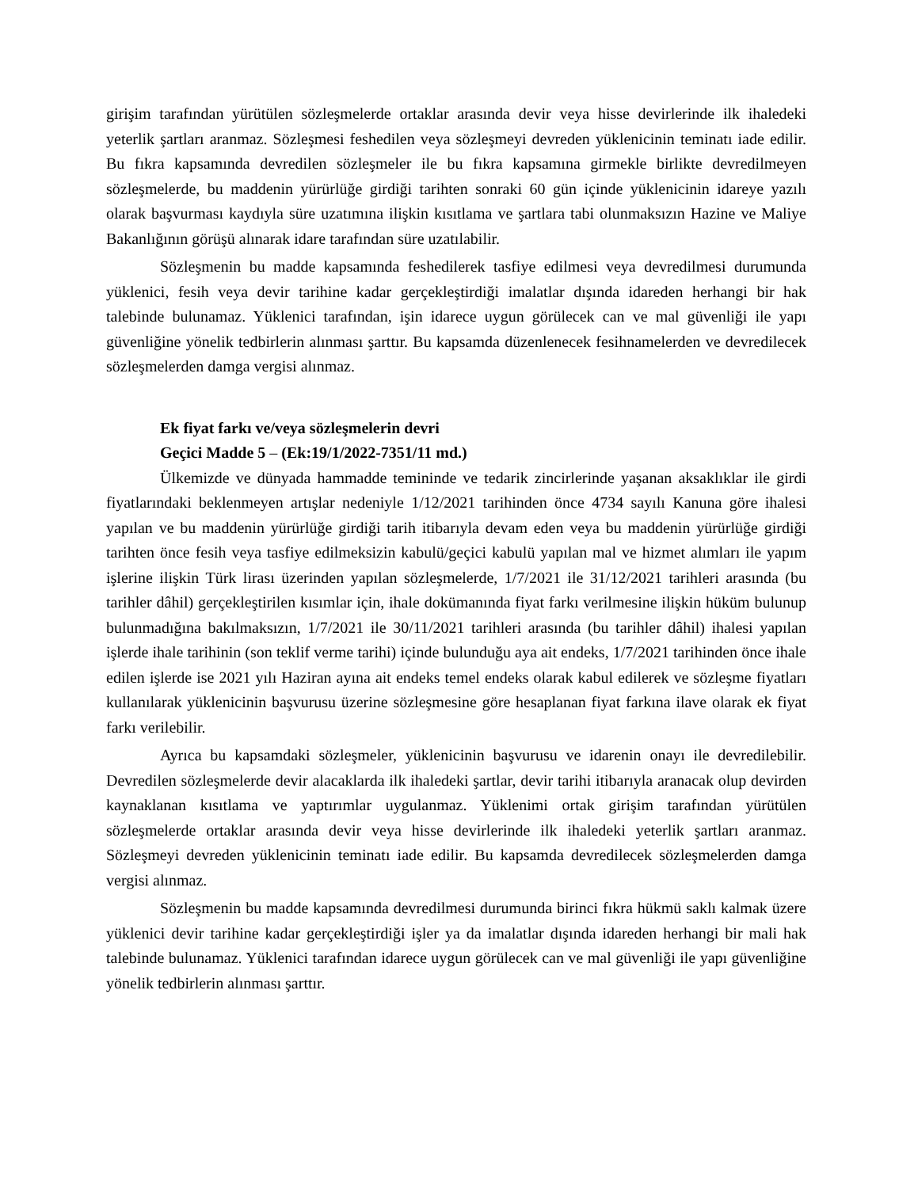girişim tarafından yürütülen sözleşmelerde ortaklar arasında devir veya hisse devirlerinde ilk ihaledeki yeterlik şartları aranmaz. Sözleşmesi feshedilen veya sözleşmeyi devreden yüklenicinin teminatı iade edilir. Bu fıkra kapsamında devredilen sözleşmeler ile bu fıkra kapsamına girmekle birlikte devredilmeyen sözleşmelerde, bu maddenin yürürlüğe girdiği tarihten sonraki 60 gün içinde yüklenicinin idareye yazılı olarak başvurması kaydıyla süre uzatımına ilişkin kısıtlama ve şartlara tabi olunmaksızın Hazine ve Maliye Bakanlığının görüşü alınarak idare tarafından süre uzatılabilir.
Sözleşmenin bu madde kapsamında feshedilerek tasfiye edilmesi veya devredilmesi durumunda yüklenici, fesih veya devir tarihine kadar gerçekleştirdiği imalatlar dışında idareden herhangi bir hak talebinde bulunamaz. Yüklenici tarafından, işin idarece uygun görülecek can ve mal güvenliği ile yapı güvenliğine yönelik tedbirlerin alınması şarttır. Bu kapsamda düzenlenecek fesihnamelerden ve devredilecek sözleşmelerden damga vergisi alınmaz.
Ek fiyat farkı ve/veya sözleşmelerin devri
Geçici Madde 5 – (Ek:19/1/2022-7351/11 md.)
Ülkemizde ve dünyada hammadde temininde ve tedarik zincirlerinde yaşanan aksaklıklar ile girdi fiyatlarındaki beklenmeyen artışlar nedeniyle 1/12/2021 tarihinden önce 4734 sayılı Kanuna göre ihalesi yapılan ve bu maddenin yürürlüğe girdiği tarih itibarıyla devam eden veya bu maddenin yürürlüğe girdiği tarihten önce fesih veya tasfiye edilmeksizin kabulü/geçici kabulü yapılan mal ve hizmet alımları ile yapım işlerine ilişkin Türk lirası üzerinden yapılan sözleşmelerde, 1/7/2021 ile 31/12/2021 tarihleri arasında (bu tarihler dâhil) gerçekleştirilen kısımlar için, ihale dokümanında fiyat farkı verilmesine ilişkin hüküm bulunup bulunmadığına bakılmaksızın, 1/7/2021 ile 30/11/2021 tarihleri arasında (bu tarihler dâhil) ihalesi yapılan işlerde ihale tarihinin (son teklif verme tarihi) içinde bulunduğu aya ait endeks, 1/7/2021 tarihinden önce ihale edilen işlerde ise 2021 yılı Haziran ayına ait endeks temel endeks olarak kabul edilerek ve sözleşme fiyatları kullanılarak yüklenicinin başvurusu üzerine sözleşmesine göre hesaplanan fiyat farkına ilave olarak ek fiyat farkı verilebilir.
Ayrıca bu kapsamdaki sözleşmeler, yüklenicinin başvurusu ve idarenin onayı ile devredilebilir. Devredilen sözleşmelerde devir alacaklarda ilk ihaledeki şartlar, devir tarihi itibarıyla aranacak olup devirden kaynaklanan kısıtlama ve yaptırımlar uygulanmaz. Yüklenimi ortak girişim tarafından yürütülen sözleşmelerde ortaklar arasında devir veya hisse devirlerinde ilk ihaledeki yeterlik şartları aranmaz. Sözleşmeyi devreden yüklenicinin teminatı iade edilir. Bu kapsamda devredilecek sözleşmelerden damga vergisi alınmaz.
Sözleşmenin bu madde kapsamında devredilmesi durumunda birinci fıkra hükmü saklı kalmak üzere yüklenici devir tarihine kadar gerçekleştirdiği işler ya da imalatlar dışında idareden herhangi bir mali hak talebinde bulunamaz. Yüklenici tarafından idarece uygun görülecek can ve mal güvenliği ile yapı güvenliğine yönelik tedbirlerin alınması şarttır.